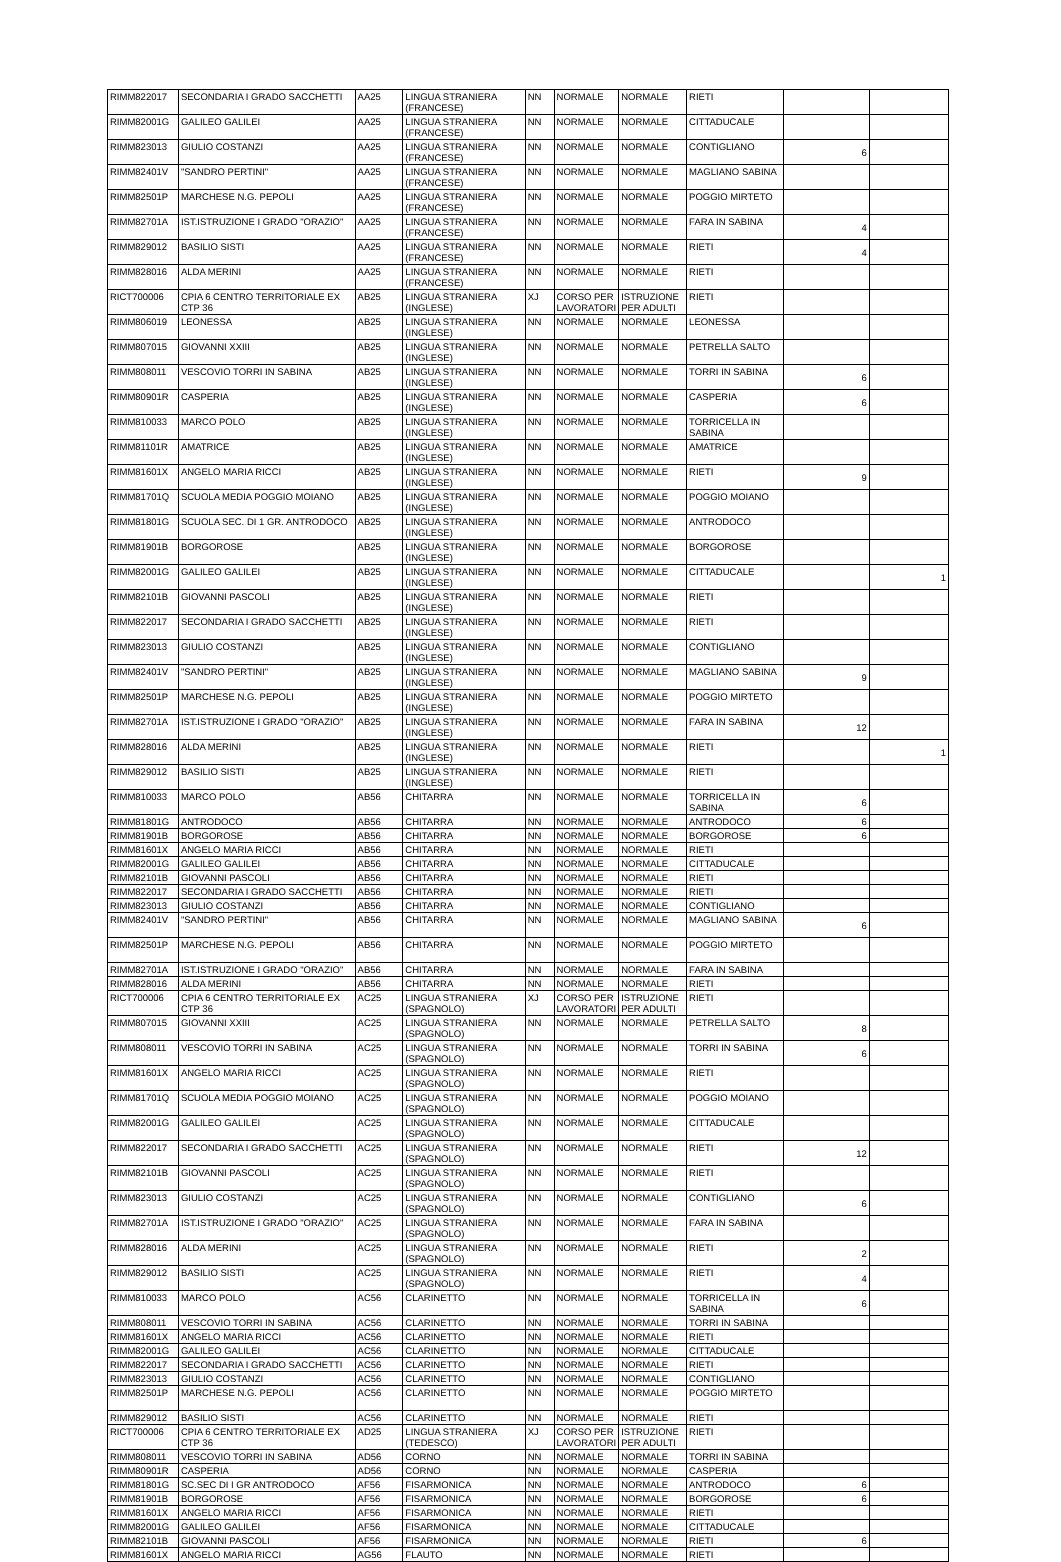| RIMM822017 | SECONDARIA I GRADO SACCHETTI | AA25 | LINGUA STRANIERA (FRANCESE) | NN | NORMALE | NORMALE | RIETI | | |
| RIMM82001G | GALILEO GALILEI | AA25 | LINGUA STRANIERA (FRANCESE) | NN | NORMALE | NORMALE | CITTADUCALE | | |
| RIMM823013 | GIULIO COSTANZI | AA25 | LINGUA STRANIERA (FRANCESE) | NN | NORMALE | NORMALE | CONTIGLIANO | 6 | |
| RIMM82401V | "SANDRO PERTINI" | AA25 | LINGUA STRANIERA (FRANCESE) | NN | NORMALE | NORMALE | MAGLIANO SABINA | | |
| RIMM82501P | MARCHESE N.G. PEPOLI | AA25 | LINGUA STRANIERA (FRANCESE) | NN | NORMALE | NORMALE | POGGIO MIRTETO | | |
| RIMM82701A | IST.ISTRUZIONE I GRADO "ORAZIO" | AA25 | LINGUA STRANIERA (FRANCESE) | NN | NORMALE | NORMALE | FARA IN SABINA | 4 | |
| RIMM829012 | BASILIO SISTI | AA25 | LINGUA STRANIERA (FRANCESE) | NN | NORMALE | NORMALE | RIETI | 4 | |
| RIMM828016 | ALDA MERINI | AA25 | LINGUA STRANIERA (FRANCESE) | NN | NORMALE | NORMALE | RIETI | | |
| RICT700006 | CPIA 6 CENTRO TERRITORIALE EX CTP 36 | AB25 | LINGUA STRANIERA (INGLESE) | XJ | CORSO PER LAVORATORI | ISTRUZIONE PER ADULTI | RIETI | | |
| RIMM806019 | LEONESSA | AB25 | LINGUA STRANIERA (INGLESE) | NN | NORMALE | NORMALE | LEONESSA | | |
| RIMM807015 | GIOVANNI XXIII | AB25 | LINGUA STRANIERA (INGLESE) | NN | NORMALE | NORMALE | PETRELLA SALTO | | |
| RIMM808011 | VESCOVIO TORRI IN SABINA | AB25 | LINGUA STRANIERA (INGLESE) | NN | NORMALE | NORMALE | TORRI IN SABINA | 6 | |
| RIMM80901R | CASPERIA | AB25 | LINGUA STRANIERA (INGLESE) | NN | NORMALE | NORMALE | CASPERIA | 6 | |
| RIMM810033 | MARCO POLO | AB25 | LINGUA STRANIERA (INGLESE) | NN | NORMALE | NORMALE | TORRICELLA IN SABINA | | |
| RIMM81101R | AMATRICE | AB25 | LINGUA STRANIERA (INGLESE) | NN | NORMALE | NORMALE | AMATRICE | | |
| RIMM81601X | ANGELO MARIA RICCI | AB25 | LINGUA STRANIERA (INGLESE) | NN | NORMALE | NORMALE | RIETI | 9 | |
| RIMM81701Q | SCUOLA MEDIA POGGIO MOIANO | AB25 | LINGUA STRANIERA (INGLESE) | NN | NORMALE | NORMALE | POGGIO MOIANO | | |
| RIMM81801G | SCUOLA SEC. DI 1 GR. ANTRODOCO | AB25 | LINGUA STRANIERA (INGLESE) | NN | NORMALE | NORMALE | ANTRODOCO | | |
| RIMM81901B | BORGOROSE | AB25 | LINGUA STRANIERA (INGLESE) | NN | NORMALE | NORMALE | BORGOROSE | | |
| RIMM82001G | GALILEO GALILEI | AB25 | LINGUA STRANIERA (INGLESE) | NN | NORMALE | NORMALE | CITTADUCALE | | 1 |
| RIMM82101B | GIOVANNI PASCOLI | AB25 | LINGUA STRANIERA (INGLESE) | NN | NORMALE | NORMALE | RIETI | | |
| RIMM822017 | SECONDARIA I GRADO SACCHETTI | AB25 | LINGUA STRANIERA (INGLESE) | NN | NORMALE | NORMALE | RIETI | | |
| RIMM823013 | GIULIO COSTANZI | AB25 | LINGUA STRANIERA (INGLESE) | NN | NORMALE | NORMALE | CONTIGLIANO | | |
| RIMM82401V | "SANDRO PERTINI" | AB25 | LINGUA STRANIERA (INGLESE) | NN | NORMALE | NORMALE | MAGLIANO SABINA | 9 | |
| RIMM82501P | MARCHESE N.G. PEPOLI | AB25 | LINGUA STRANIERA (INGLESE) | NN | NORMALE | NORMALE | POGGIO MIRTETO | | |
| RIMM82701A | IST.ISTRUZIONE I GRADO "ORAZIO" | AB25 | LINGUA STRANIERA (INGLESE) | NN | NORMALE | NORMALE | FARA IN SABINA | 12 | |
| RIMM828016 | ALDA MERINI | AB25 | LINGUA STRANIERA (INGLESE) | NN | NORMALE | NORMALE | RIETI | | 1 |
| RIMM829012 | BASILIO SISTI | AB25 | LINGUA STRANIERA (INGLESE) | NN | NORMALE | NORMALE | RIETI | | |
| RIMM810033 | MARCO POLO | AB56 | CHITARRA | NN | NORMALE | NORMALE | TORRICELLA IN SABINA | 6 | |
| RIMM81801G | ANTRODOCO | AB56 | CHITARRA | NN | NORMALE | NORMALE | ANTRODOCO | 6 | |
| RIMM81901B | BORGOROSE | AB56 | CHITARRA | NN | NORMALE | NORMALE | BORGOROSE | 6 | |
| RIMM81601X | ANGELO MARIA RICCI | AB56 | CHITARRA | NN | NORMALE | NORMALE | RIETI | | |
| RIMM82001G | GALILEO GALILEI | AB56 | CHITARRA | NN | NORMALE | NORMALE | CITTADUCALE | | |
| RIMM82101B | GIOVANNI PASCOLI | AB56 | CHITARRA | NN | NORMALE | NORMALE | RIETI | | |
| RIMM822017 | SECONDARIA I GRADO SACCHETTI | AB56 | CHITARRA | NN | NORMALE | NORMALE | RIETI | | |
| RIMM823013 | GIULIO COSTANZI | AB56 | CHITARRA | NN | NORMALE | NORMALE | CONTIGLIANO | | |
| RIMM82401V | "SANDRO PERTINI" | AB56 | CHITARRA | NN | NORMALE | NORMALE | MAGLIANO SABINA | 6 | |
| RIMM82501P | MARCHESE N.G. PEPOLI | AB56 | CHITARRA | NN | NORMALE | NORMALE | POGGIO MIRTETO | | |
| RIMM82701A | IST.ISTRUZIONE I GRADO "ORAZIO" | AB56 | CHITARRA | NN | NORMALE | NORMALE | FARA IN SABINA | | |
| RIMM828016 | ALDA MERINI | AB56 | CHITARRA | NN | NORMALE | NORMALE | RIETI | | |
| RICT700006 | CPIA 6 CENTRO TERRITORIALE EX CTP 36 | AC25 | LINGUA STRANIERA (SPAGNOLO) | XJ | CORSO PER LAVORATORI | ISTRUZIONE PER ADULTI | RIETI | | |
| RIMM807015 | GIOVANNI XXIII | AC25 | LINGUA STRANIERA (SPAGNOLO) | NN | NORMALE | NORMALE | PETRELLA SALTO | 8 | |
| RIMM808011 | VESCOVIO TORRI IN SABINA | AC25 | LINGUA STRANIERA (SPAGNOLO) | NN | NORMALE | NORMALE | TORRI IN SABINA | 6 | |
| RIMM81601X | ANGELO MARIA RICCI | AC25 | LINGUA STRANIERA (SPAGNOLO) | NN | NORMALE | NORMALE | RIETI | | |
| RIMM81701Q | SCUOLA MEDIA POGGIO MOIANO | AC25 | LINGUA STRANIERA (SPAGNOLO) | NN | NORMALE | NORMALE | POGGIO MOIANO | | |
| RIMM82001G | GALILEO GALILEI | AC25 | LINGUA STRANIERA (SPAGNOLO) | NN | NORMALE | NORMALE | CITTADUCALE | | |
| RIMM822017 | SECONDARIA I GRADO SACCHETTI | AC25 | LINGUA STRANIERA (SPAGNOLO) | NN | NORMALE | NORMALE | RIETI | 12 | |
| RIMM82101B | GIOVANNI PASCOLI | AC25 | LINGUA STRANIERA (SPAGNOLO) | NN | NORMALE | NORMALE | RIETI | | |
| RIMM823013 | GIULIO COSTANZI | AC25 | LINGUA STRANIERA (SPAGNOLO) | NN | NORMALE | NORMALE | CONTIGLIANO | 6 | |
| RIMM82701A | IST.ISTRUZIONE I GRADO "ORAZIO" | AC25 | LINGUA STRANIERA (SPAGNOLO) | NN | NORMALE | NORMALE | FARA IN SABINA | | |
| RIMM828016 | ALDA MERINI | AC25 | LINGUA STRANIERA (SPAGNOLO) | NN | NORMALE | NORMALE | RIETI | 2 | |
| RIMM829012 | BASILIO SISTI | AC25 | LINGUA STRANIERA (SPAGNOLO) | NN | NORMALE | NORMALE | RIETI | 4 | |
| RIMM810033 | MARCO POLO | AC56 | CLARINETTO | NN | NORMALE | NORMALE | TORRICELLA IN SABINA | 6 | |
| RIMM808011 | VESCOVIO TORRI IN SABINA | AC56 | CLARINETTO | NN | NORMALE | NORMALE | TORRI IN SABINA | | |
| RIMM81601X | ANGELO MARIA RICCI | AC56 | CLARINETTO | NN | NORMALE | NORMALE | RIETI | | |
| RIMM82001G | GALILEO GALILEI | AC56 | CLARINETTO | NN | NORMALE | NORMALE | CITTADUCALE | | |
| RIMM822017 | SECONDARIA I GRADO SACCHETTI | AC56 | CLARINETTO | NN | NORMALE | NORMALE | RIETI | | |
| RIMM823013 | GIULIO COSTANZI | AC56 | CLARINETTO | NN | NORMALE | NORMALE | CONTIGLIANO | | |
| RIMM82501P | MARCHESE N.G. PEPOLI | AC56 | CLARINETTO | NN | NORMALE | NORMALE | POGGIO MIRTETO | | |
| RIMM829012 | BASILIO SISTI | AC56 | CLARINETTO | NN | NORMALE | NORMALE | RIETI | | |
| RICT700006 | CPIA 6 CENTRO TERRITORIALE EX CTP 36 | AD25 | LINGUA STRANIERA (TEDESCO) | XJ | CORSO PER LAVORATORI | ISTRUZIONE PER ADULTI | RIETI | | |
| RIMM808011 | VESCOVIO TORRI IN SABINA | AD56 | CORNO | NN | NORMALE | NORMALE | TORRI IN SABINA | | |
| RIMM80901R | CASPERIA | AD56 | CORNO | NN | NORMALE | NORMALE | CASPERIA | | |
| RIMM81801G | SC.SEC DI I GR ANTRODOCO | AF56 | FISARMONICA | NN | NORMALE | NORMALE | ANTRODOCO | 6 | |
| RIMM81901B | BORGOROSE | AF56 | FISARMONICA | NN | NORMALE | NORMALE | BORGOROSE | 6 | |
| RIMM81601X | ANGELO MARIA RICCI | AF56 | FISARMONICA | NN | NORMALE | NORMALE | RIETI | | |
| RIMM82001G | GALILEO GALILEI | AF56 | FISARMONICA | NN | NORMALE | NORMALE | CITTADUCALE | | |
| RIMM82101B | GIOVANNI PASCOLI | AF56 | FISARMONICA | NN | NORMALE | NORMALE | RIETI | 6 | |
| RIMM81601X | ANGELO MARIA RICCI | AG56 | FLAUTO | NN | NORMALE | NORMALE | RIETI | | |